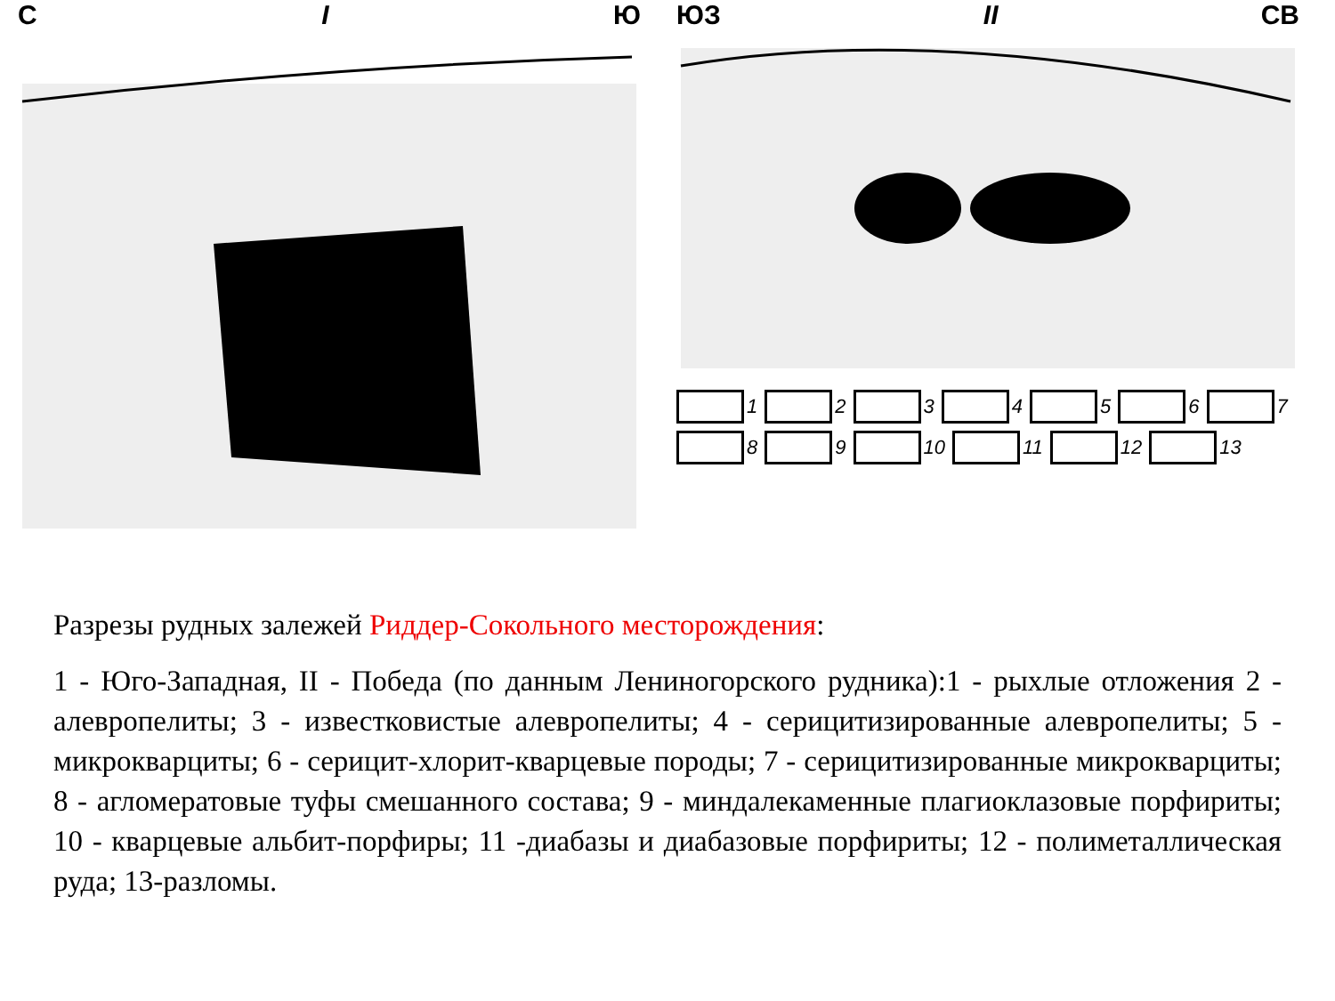С I Ю ЮЗ II СВ
1 2 3 4 5 6 7 8 9 10 11 12 13
Разрезы рудных залежей Риддер-Сокольного месторождения:
1 - Юго-Западная, II - Победа (по данным Лениногорского рудника):1 - рыхлые отложения 2 - алевропелиты; 3 - известковистые алевропелиты; 4 - серицитизированные алевропелиты; 5 - микрокварциты; 6 - серицит-хлорит-кварцевые породы; 7 - серицитизированные микрокварциты; 8 - агломератовые туфы смешанного состава; 9 - миндалекаменные плагиоклазовые порфириты; 10 - кварцевые альбит-порфиры; 11 -диабазы и диабазовые порфириты; 12 - полиметаллическая руда; 13-разломы.